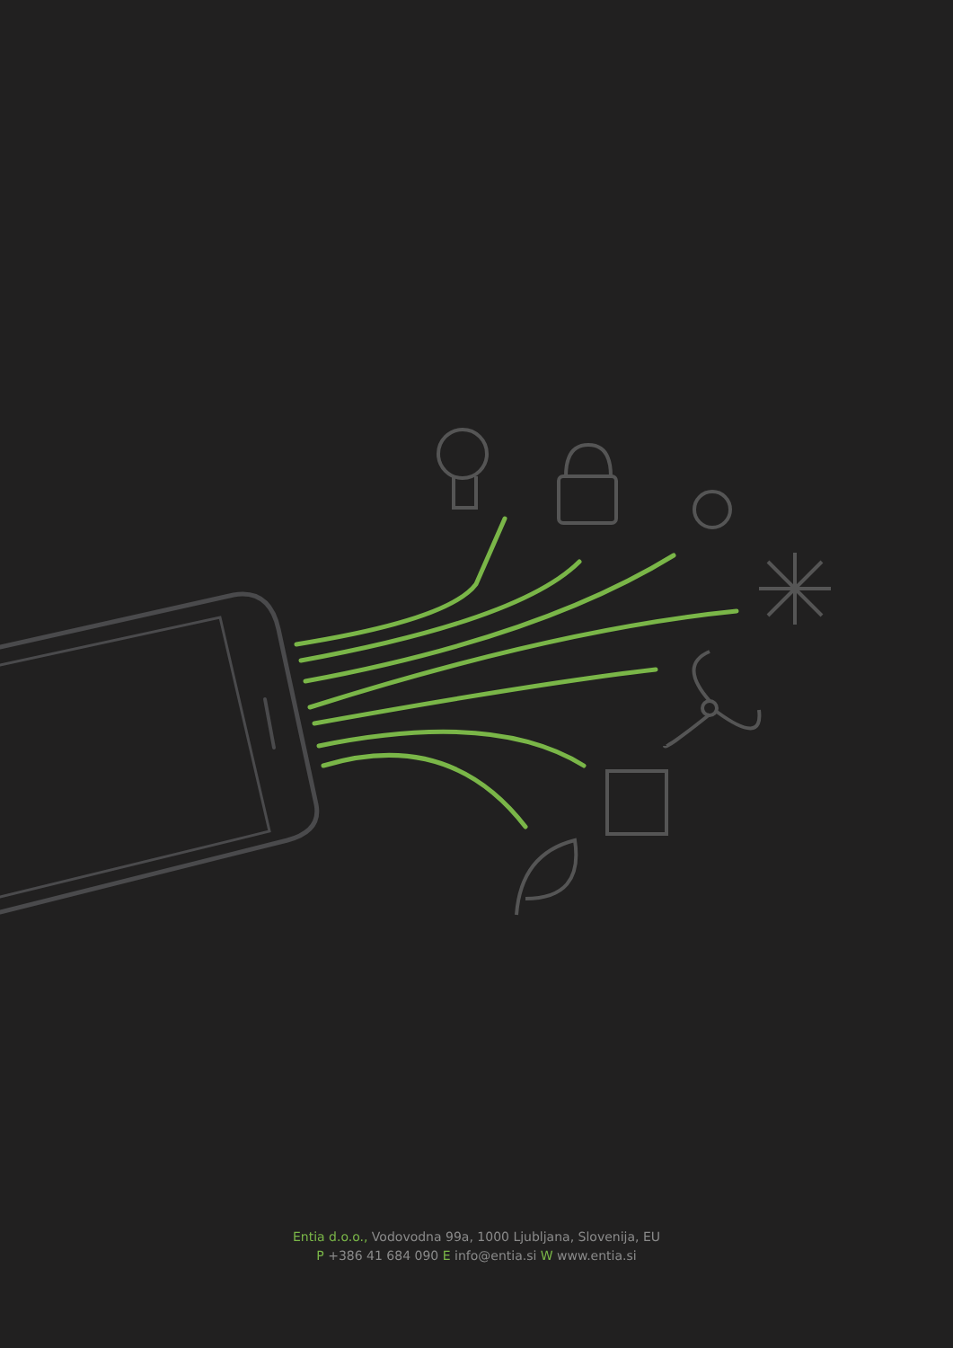Entia d.o.o., Vodovodna 99a, 1000 Ljubljana, Slovenija, EU
P +386 41 684 090 E info@entia.si W www.entia.si